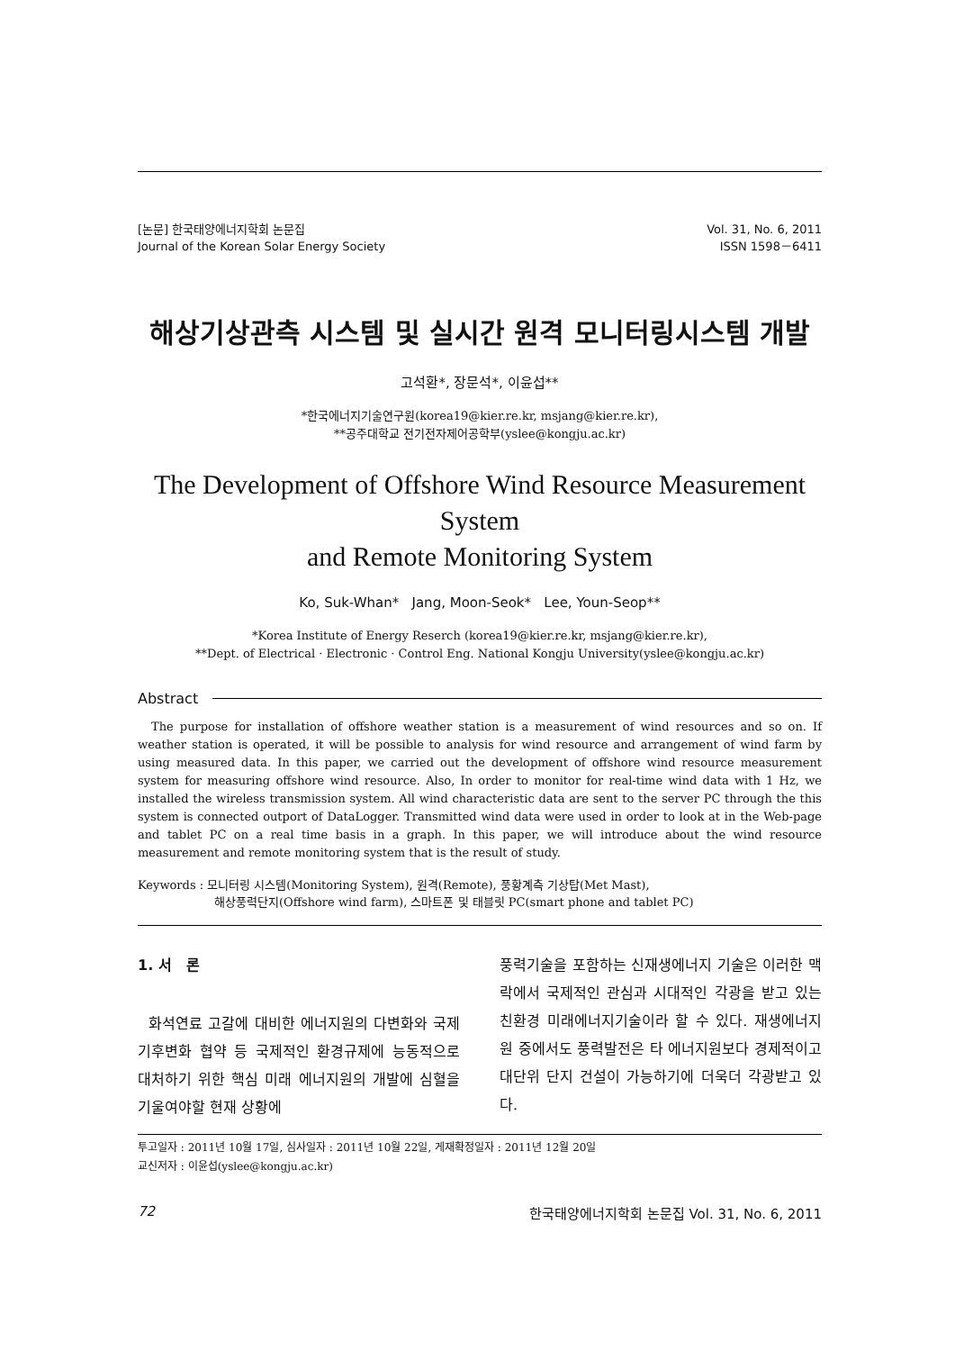[논문] 한국태양에너지학회 논문집
Journal of the Korean Solar Energy Society
Vol. 31, No. 6, 2011
ISSN 1598－6411
해상기상관측 시스템 및 실시간 원격 모니터링시스템 개발
고석환*, 장문석*, 이윤섭**
*한국에너지기술연구원(korea19@kier.re.kr, msjang@kier.re.kr),
**공주대학교 전기전자제어공학부(yslee@kongju.ac.kr)
The Development of Offshore Wind Resource Measurement System
and Remote Monitoring System
Ko, Suk-Whan* Jang, Moon-Seok* Lee, Youn-Seop**
*Korea Institute of Energy Reserch (korea19@kier.re.kr, msjang@kier.re.kr),
**Dept. of Electrical · Electronic · Control Eng. National Kongju University(yslee@kongju.ac.kr)
Abstract
The purpose for installation of offshore weather station is a measurement of wind resources and so on. If weather station is operated, it will be possible to analysis for wind resource and arrangement of wind farm by using measured data. In this paper, we carried out the development of offshore wind resource measurement system for measuring offshore wind resource. Also, In order to monitor for real-time wind data with 1 Hz, we installed the wireless transmission system. All wind characteristic data are sent to the server PC through the this system is connected outport of DataLogger. Transmitted wind data were used in order to look at in the Web-page and tablet PC on a real time basis in a graph. In this paper, we will introduce about the wind resource measurement and remote monitoring system that is the result of study.
Keywords : 모니터링 시스템(Monitoring System), 원격(Remote), 풍황계측 기상탑(Met Mast),
해상풍력단지(Offshore wind farm), 스마트폰 및 태블릿 PC(smart phone and tablet PC)
1. 서 론
화석연료 고갈에 대비한 에너지원의 다변화와 국제 기후변화 협약 등 국제적인 환경규제에 능동적으로 대처하기 위한 핵심 미래 에너지원의 개발에 심혈을 기울여야할 현재 상황에
풍력기술을 포함하는 신재생에너지 기술은 이러한 맥락에서 국제적인 관심과 시대적인 각광을 받고 있는 친환경 미래에너지기술이라 할 수 있다. 재생에너지원 중에서도 풍력발전은 타 에너지원보다 경제적이고 대단위 단지 건설이 가능하기에 더욱더 각광받고 있다.
투고일자 : 2011년 10월 17일, 심사일자 : 2011년 10월 22일, 게재확정일자 : 2011년 12월 20일
교신저자 : 이윤섭(yslee@kongju.ac.kr)
72 한국태양에너지학회 논문집 Vol. 31, No. 6, 2011